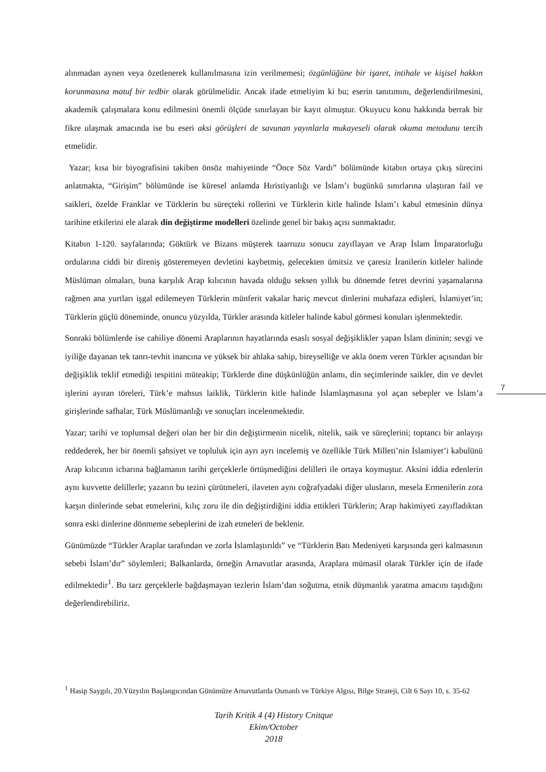alınmadan aynen veya özetlenerek kullanılmasına izin verilmemesi; özgünlüğüne bir işaret, intihale ve kişisel hakkın korunmasına matuf bir tedbir olarak görülmelidir. Ancak ifade etmeliyim ki bu; eserin tanıtımını, değerlendirilmesini, akademik çalışmalara konu edilmesini önemli ölçüde sınırlayan bir kayıt olmuştur. Okuyucu konu hakkında berrak bir fikre ulaşmak amacında ise bu eseri aksi görüşleri de savunan yayınlarla mukayeseli olarak okuma metodunu tercih etmelidir.
Yazar; kısa bir biyografisini takiben önsöz mahiyetinde “Önce Söz Vardı” bölümünde kitabın ortaya çıkış sürecini anlatmakta, “Girişim” bölümünde ise küresel anlamda Hıristiyanlığı ve İslam’ı bugünkü sınırlarına ulaştıran fail ve saikleri, özelde Franklar ve Türklerin bu süreçteki rollerini ve Türklerin kitle halinde İslam’ı kabul etmesinin dünya tarihine etkilerini ele alarak din değiştirme modelleri özelinde genel bir bakış açısı sunmaktadır.
Kitabın 1-120. sayfalarında; Göktürk ve Bizans müşterek taarruzu sonucu zayıflayan ve Arap İslam İmparatorluğu ordularına ciddi bir direniş gösteremeyen devletini kaybetmiş, gelecekten ümitsiz ve çaresiz İranilerin kitleler halinde Müslüman olmaları, buna karşılık Arap kılıcının havada olduğu seksen yıllık bu dönemde fetret devrini yaşamalarına rağmen ana yurtları işgal edilemeyen Türklerin münferit vakalar hariç mevcut dinlerini muhafaza edişleri, İslamiyet’in; Türklerin güçlü döneminde, onuncu yüzyılda, Türkler arasında kitleler halinde kabul görmesi konuları işlenmektedir.
Sonraki bölümlerde ise cahiliye dönemi Araplarının hayatlarında esaslı sosyal değişiklikler yapan İslam dininin; sevgi ve iyiliğe dayanan tek tanrı-tevhit inancına ve yüksek bir ahlaka sahip, bireyselliğe ve akla önem veren Türkler açısından bir değişiklik teklif etmediği tespitini müteakip; Türklerde dine düşkünlüğün anlamı, din seçimlerinde saikler, din ve devlet işlerini ayıran töreleri, Türk’e mahsus laiklik, Türklerin kitle halinde İslamlaşmasına yol açan sebepler ve İslam’a girişlerinde safhalar, Türk Müslümanlığı ve sonuçları incelenmektedir.
Yazar; tarihi ve toplumsal değeri olan her bir din değiştirmenin nicelik, nitelik, saik ve süreçlerini; toptancı bir anlayışı reddederek, her bir önemli şahsiyet ve topluluk için ayrı ayrı incelemiş ve özellikle Türk Milleti’nin İslamiyet’i kabulünü Arap kılıcının icbarına bağlamanın tarihi gerçeklerle örtüşmediğini delilleri ile ortaya koymuştur. Aksini iddia edenlerin aynı kuvvette delillerle; yazarın bu tezini çürütmeleri, ilaveten aynı coğrafyadaki diğer ulusların, mesela Ermenilerin zora karşın dinlerinde sebat etmelerini, kılıç zoru ile din değiştirdiğini iddia ettikleri Türklerin; Arap hakimiyeti zayıfladıktan sonra eski dinlerine dönmeme sebeplerini de izah etmeleri de beklenir.
Günümüzde “Türkler Araplar tarafından ve zorla İslamlaştırıldı” ve “Türklerin Batı Medeniyeti karşısında geri kalmasının sebebi İslam’dır” söylemleri; Balkanlarda, örneğin Arnavutlar arasında, Araplara mümasil olarak Türkler için de ifade edilmektedir<sup>1</sup>. Bu tarz gerçeklerle bağdaşmayan tezlerin İslam’dan soğutma, etnik düşmanlık yaratma amacını taşıdığını değerlendirebiliriz.
7
<sup>1</sup> Hasip Saygılı, 20.Yüzyılın Başlangıcından Günümüze Arnavutlarda Osmanlı ve Türkiye Algısı, Bilge Strateji, Cilt 6 Sayı 10, s. 35-62
Tarih Kritik 4 (4) History Cnitque
Ekim/October
2018